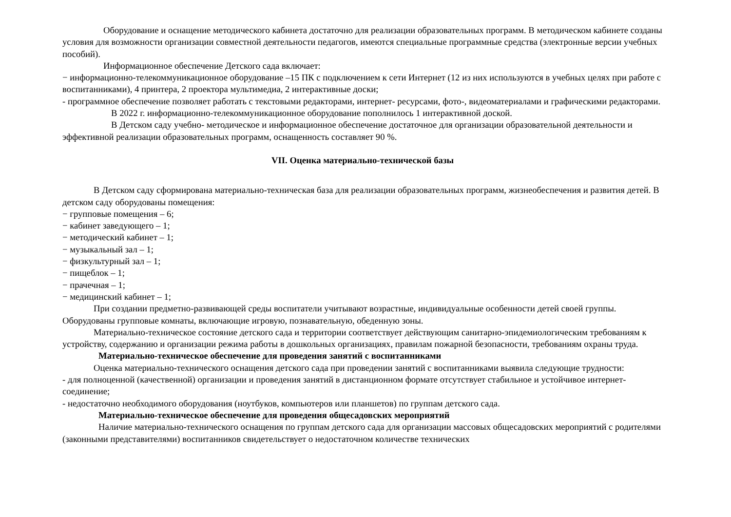Оборудование и оснащение методического кабинета достаточно для реализации образовательных программ. В методическом кабинете созданы условия для возможности организации совместной деятельности педагогов, имеются специальные программные средства (электронные версии учебных пособий).
Информационное обеспечение Детского сада включает:
− информационно-телекоммуникационное оборудование –15 ПК с подключением к сети Интернет (12 из них используются в учебных целях при работе с воспитанниками), 4 принтера, 2 проектора мультимедиа, 2 интерактивные доски;
- программное обеспечение позволяет работать с текстовыми редакторами, интернет- ресурсами, фото-, видеоматериалами и графическими редакторами.
В 2022 г. информационно-телекоммуникационное оборудование пополнилось 1 интерактивной доской.
В Детском саду учебно- методическое и информационное обеспечение достаточное для организации образовательной деятельности и эффективной реализации образовательных программ, оснащенность составляет 90 %.
VII. Оценка материально-технической базы
В Детском саду сформирована материально-техническая база для реализации образовательных программ, жизнеобеспечения и развития детей. В детском саду оборудованы помещения:
− групповые помещения – 6;
− кабинет заведующего – 1;
− методический кабинет – 1;
− музыкальный зал – 1;
− физкультурный зал – 1;
− пищеблок – 1;
− прачечная – 1;
− медицинский кабинет – 1;
При создании предметно-развивающей среды воспитатели учитывают возрастные, индивидуальные особенности детей своей группы. Оборудованы групповые комнаты, включающие игровую, познавательную, обеденную зоны.
Материально-техническое состояние детского сада и территории соответствует действующим санитарно-эпидемиологическим требованиям к устройству, содержанию и организации режима работы в дошкольных организациях, правилам пожарной безопасности, требованиям охраны труда.
Материально-техническое обеспечение для проведения занятий с воспитанниками
Оценка материально-технического оснащения детского сада при проведении занятий с воспитанниками выявила следующие трудности:
- для полноценной (качественной) организации и проведения занятий в дистанционном формате отсутствует стабильное и устойчивое интернет- соединение;
- недостаточно необходимого оборудования (ноутбуков, компьютеров или планшетов) по группам детского сада.
Материально-техническое обеспечение для проведения общесадовских мероприятий
Наличие материально-технического оснащения по группам детского сада для организации массовых общесадовских мероприятий с родителями (законными представителями) воспитанников свидетельствует о недостаточном количестве технических